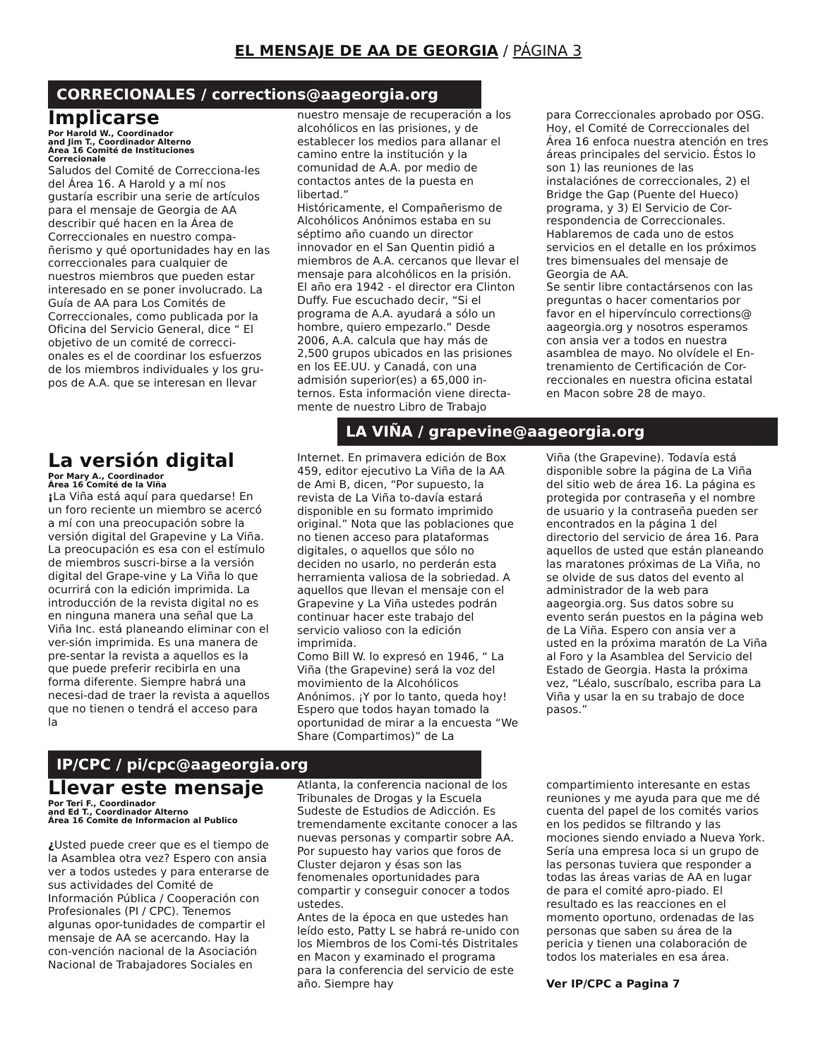EL MENSAJE DE AA DE GEORGIA / PÁGINA 3
CORRECIONALES / corrections@aageorgia.org
Implicarse
Por Harold W., Coordinador
and Jim T., Coordinador Alterno
Área 16 Comité de Instituciones
Correcionale
Saludos del Comité de Correcciona-les del Área 16. A Harold y a mí nos gustaría escribir una serie de artículos para el mensaje de Georgia de AA describir qué hacen en la Área de Correccionales en nuestro compa-ñerismo y qué oportunidades hay en las correccionales para cualquier de nuestros miembros que pueden estar interesado en se poner involucrado. La Guía de AA para Los Comités de Correccionales, como publicada por la Oficina del Servicio General, dice “ El objetivo de un comité de correcci-onales es el de coordinar los esfuerzos de los miembros individuales y los gru-pos de A.A. que se interesan en llevar
nuestro mensaje de recuperación a los alcohólicos en las prisiones, y de establecer los medios para allanar el camino entre la institución y la comunidad de A.A. por medio de contactos antes de la puesta en libertad.”
Históricamente, el Compañerismo de Alcohólicos Anónimos estaba en su séptimo año cuando un director innovador en el San Quentin pidió a miembros de A.A. cercanos que llevar el mensaje para alcohólicos en la prisión. El año era 1942 - el director era Clinton Duffy. Fue escuchado decir, “Si el programa de A.A. ayudará a sólo un hombre, quiero empezarlo.” Desde 2006, A.A. calcula que hay más de 2,500 grupos ubicados en las prisiones en los EE.UU. y Canadá, con una admisión superior(es) a 65,000 in-ternos. Esta información viene directa-mente de nuestro Libro de Trabajo
para Correccionales aprobado por OSG.
Hoy, el Comité de Correccionales del Área 16 enfoca nuestra atención en tres áreas principales del servicio. Éstos lo son 1) las reuniones de las instalaciónes de correccionales, 2) el Bridge the Gap (Puente del Hueco) programa, y 3) El Servicio de Cor-respondencia de Correccionales. Hablaremos de cada uno de estos servicios en el detalle en los próximos tres bimensuales del mensaje de Georgia de AA.
Se sentir libre contactársenos con las preguntas o hacer comentarios por favor en el hipervínculo corrections@ aageorgia.org y nosotros esperamos con ansia ver a todos en nuestra asamblea de mayo. No olvídele el En-trenamiento de Certificación de Cor-reccionales en nuestra oficina estatal en Macon sobre 28 de mayo.
LA VIÑA / grapevine@aageorgia.org
La versión digital
Por Mary A., Coordinador
Área 16 Comité de la Viña
¡La Viña está aquí para quedarse! En un foro reciente un miembro se acercó a mí con una preocupación sobre la versión digital del Grapevine y La Viña. La preocupación es esa con el estímulo de miembros suscri-birse a la versión digital del Grape-vine y La Viña lo que ocurrirá con la edición imprimida. La introducción de la revista digital no es en ninguna manera una señal que La Viña Inc. está planeando eliminar con el ver-sión imprimida. Es una manera de pre-sentar la revista a aquellos es la que puede preferir recibirla en una forma diferente. Siempre habrá una necesi-dad de traer la revista a aquellos que no tienen o tendrá el acceso para la
Internet. En primavera edición de Box 459, editor ejecutivo La Viña de la AA de Ami B, dicen, “Por supuesto, la revista de La Viña to-davía estará disponible en su formato imprimido original.” Nota que las poblaciones que no tienen acceso para plataformas digitales, o aquellos que sólo no deciden no usarlo, no perderán esta herramienta valiosa de la sobriedad. A aquellos que llevan el mensaje con el Grapevine y La Viña ustedes podrán continuar hacer este trabajo del servicio valioso con la edición imprimida.
Como Bill W. lo expresó en 1946, “ La Viña (the Grapevine) será la voz del movimiento de la Alcohólicos Anónimos. ¡Y por lo tanto, queda hoy! Espero que todos hayan tomado la oportunidad de mirar a la encuesta “We Share (Compartimos)” de La
Viña (the Grapevine). Todavía está disponible sobre la página de La Viña del sitio web de área 16. La página es protegida por contraseña y el nombre de usuario y la contraseña pueden ser encontrados en la página 1 del directorio del servicio de área 16. Para aquellos de usted que están planeando las maratones próximas de La Viña, no se olvide de sus datos del evento al administrador de la web para aageorgia.org. Sus datos sobre su evento serán puestos en la página web de La Viña. Espero con ansia ver a usted en la próxima maratón de La Viña al Foro y la Asamblea del Servicio del Estado de Georgia. Hasta la próxima vez, “Léalo, suscríbalo, escriba para La Viña y usar la en su trabajo de doce pasos.”
IP/CPC / pi/cpc@aageorgia.org
Llevar este mensaje
Por Teri F., Coordinador
and Ed T., Coordinador Alterno
Área 16 Comite de Informacion al Publico
¿Usted puede creer que es el tiempo de la Asamblea otra vez? Espero con ansia ver a todos ustedes y para enterarse de sus actividades del Comité de Información Pública / Cooperación con Profesionales (PI / CPC). Tenemos algunas opor-tunidades de compartir el mensaje de AA se acercando. Hay la con-vención nacional de la Asociación Nacional de Trabajadores Sociales en
Atlanta, la conferencia nacional de los Tribunales de Drogas y la Escuela Sudeste de Estudios de Adicción. Es tremendamente excitante conocer a las nuevas personas y compartir sobre AA. Por supuesto hay varios que foros de Cluster dejaron y ésas son las fenomenales oportunidades para compartir y conseguir conocer a todos ustedes.
Antes de la época en que ustedes han leído esto, Patty L se habrá re-unido con los Miembros de los Comi-tés Distritales en Macon y examinado el programa para la conferencia del servicio de este año. Siempre hay
compartimiento interesante en estas reuniones y me ayuda para que me dé cuenta del papel de los comités varios en los pedidos se filtrando y las mociones siendo enviado a Nueva York. Sería una empresa loca si un grupo de las personas tuviera que responder a todas las áreas varias de AA en lugar de para el comité apro-piado. El resultado es las reacciones en el momento oportuno, ordenadas de las personas que saben su área de la pericia y tienen una colaboración de todos los materiales en esa área.
Ver IP/CPC a Pagina 7